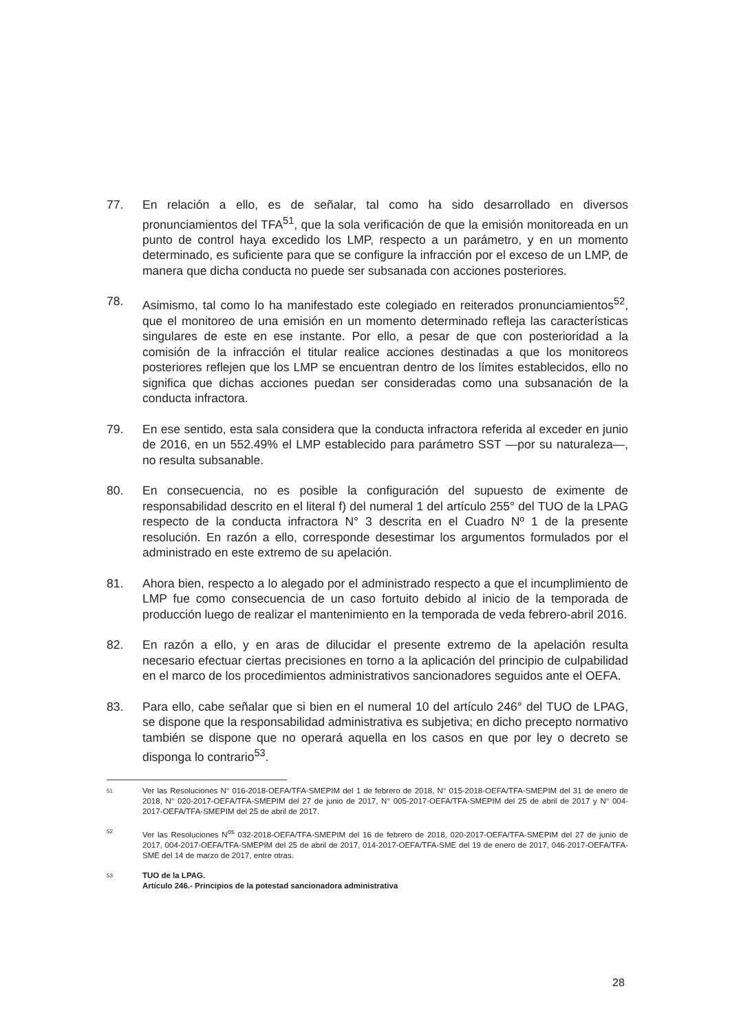77. En relación a ello, es de señalar, tal como ha sido desarrollado en diversos pronunciamientos del TFA<sup>51</sup>, que la sola verificación de que la emisión monitoreada en un punto de control haya excedido los LMP, respecto a un parámetro, y en un momento determinado, es suficiente para que se configure la infracción por el exceso de un LMP, de manera que dicha conducta no puede ser subsanada con acciones posteriores.
78. Asimismo, tal como lo ha manifestado este colegiado en reiterados pronunciamientos<sup>52</sup>, que el monitoreo de una emisión en un momento determinado refleja las características singulares de este en ese instante. Por ello, a pesar de que con posterioridad a la comisión de la infracción el titular realice acciones destinadas a que los monitoreos posteriores reflejen que los LMP se encuentran dentro de los límites establecidos, ello no significa que dichas acciones puedan ser consideradas como una subsanación de la conducta infractora.
79. En ese sentido, esta sala considera que la conducta infractora referida al exceder en junio de 2016, en un 552.49% el LMP establecido para parámetro SST —por su naturaleza—, no resulta subsanable.
80. En consecuencia, no es posible la configuración del supuesto de eximente de responsabilidad descrito en el literal f) del numeral 1 del artículo 255° del TUO de la LPAG respecto de la conducta infractora N° 3 descrita en el Cuadro Nº 1 de la presente resolución. En razón a ello, corresponde desestimar los argumentos formulados por el administrado en este extremo de su apelación.
81. Ahora bien, respecto a lo alegado por el administrado respecto a que el incumplimiento de LMP fue como consecuencia de un caso fortuito debido al inicio de la temporada de producción luego de realizar el mantenimiento en la temporada de veda febrero-abril 2016.
82. En razón a ello, y en aras de dilucidar el presente extremo de la apelación resulta necesario efectuar ciertas precisiones en torno a la aplicación del principio de culpabilidad en el marco de los procedimientos administrativos sancionadores seguidos ante el OEFA.
83. Para ello, cabe señalar que si bien en el numeral 10 del artículo 246° del TUO de LPAG, se dispone que la responsabilidad administrativa es subjetiva; en dicho precepto normativo también se dispone que no operará aquella en los casos en que por ley o decreto se disponga lo contrario<sup>53</sup>.
51
Ver las Resoluciones N° 016-2018-OEFA/TFA-SMEPIM del 1 de febrero de 2018, N° 015-2018-OEFA/TFA-SMEPIM del 31 de enero de 2018, N° 020-2017-OEFA/TFA-SMEPIM del 27 de junio de 2017, N° 005-2017-OEFA/TFA-SMEPIM del 25 de abril de 2017 y N° 004-2017-OEFA/TFA-SMEPIM del 25 de abril de 2017.
52
Ver las Resoluciones N<sup>os</sup> 032-2018-OEFA/TFA-SMEPIM del 16 de febrero de 2018, 020-2017-OEFA/TFA-SMEPIM del 27 de junio de 2017, 004-2017-OEFA/TFA-SMEPIM del 25 de abril de 2017, 014-2017-OEFA/TFA-SME del 19 de enero de 2017, 046-2017-OEFA/TFA-SME del 14 de marzo de 2017, entre otras.
53
TUO de la LPAG.
Artículo 246.- Principios de la potestad sancionadora administrativa
28